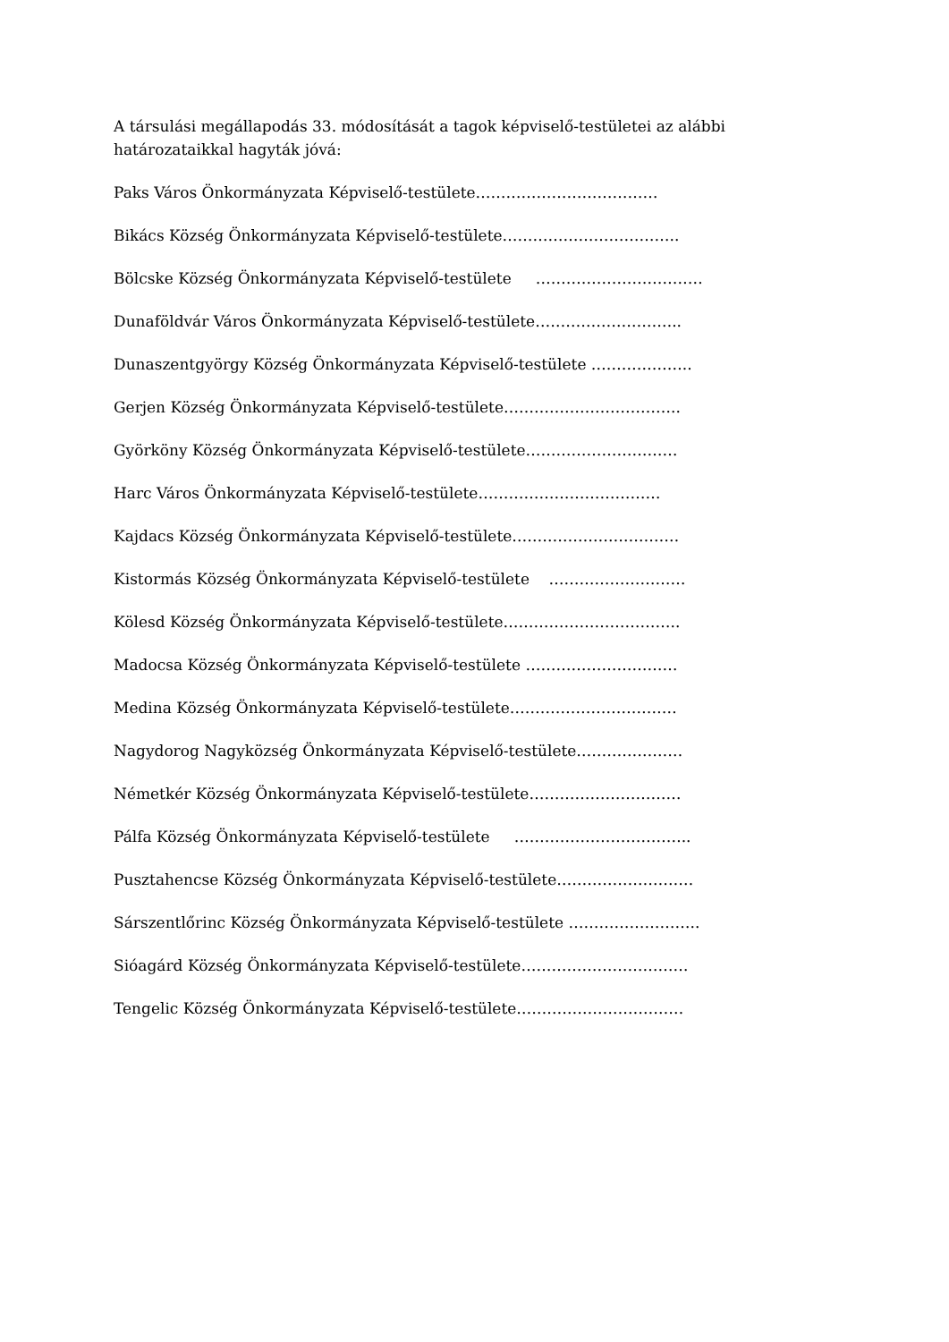A társulási megállapodás 33. módosítását a tagok képviselő-testületei az alábbi határozataikkal hagyták jóvá:
Paks Város Önkormányzata Képviselő-testülete………………………………
Bikács Község Önkormányzata Képviselő-testülete……………………………..
Bölcske Község Önkormányzata Képviselő-testülete ……………………………
Dunaföldvár Város Önkormányzata Képviselő-testülete………………………..
Dunaszentgyörgy Község Önkormányzata Képviselő-testülete ………………..
Gerjen Község Önkormányzata Képviselő-testülete……………………………..
Györköny Község Önkormányzata Képviselő-testülete…………………………
Harc Város Önkormányzata Képviselő-testülete………………………………
Kajdacs Község Önkormányzata Képviselő-testülete……………………………
Kistormás Község Önkormányzata Képviselő-testülete ………………………
Kölesd Község Önkormányzata Képviselő-testülete……………………………..
Madocsa Község Önkormányzata Képviselő-testülete …………………………
Medina Község Önkormányzata Képviselő-testülete……………………………
Nagydorog Nagyközség Önkormányzata Képviselő-testülete…………………
Németkér Község Önkormányzata Képviselő-testülete…………………………
Pálfa Község Önkormányzata Képviselő-testülete ……………………………..
Pusztahencse Község Önkormányzata Képviselő-testülete………………………
Sárszentlőrinc Község Önkormányzata Képviselő-testülete ……………………..
Sióagárd Község Önkormányzata Képviselő-testülete……………………………
Tengelic Község Önkormányzata Képviselő-testülete……………………………